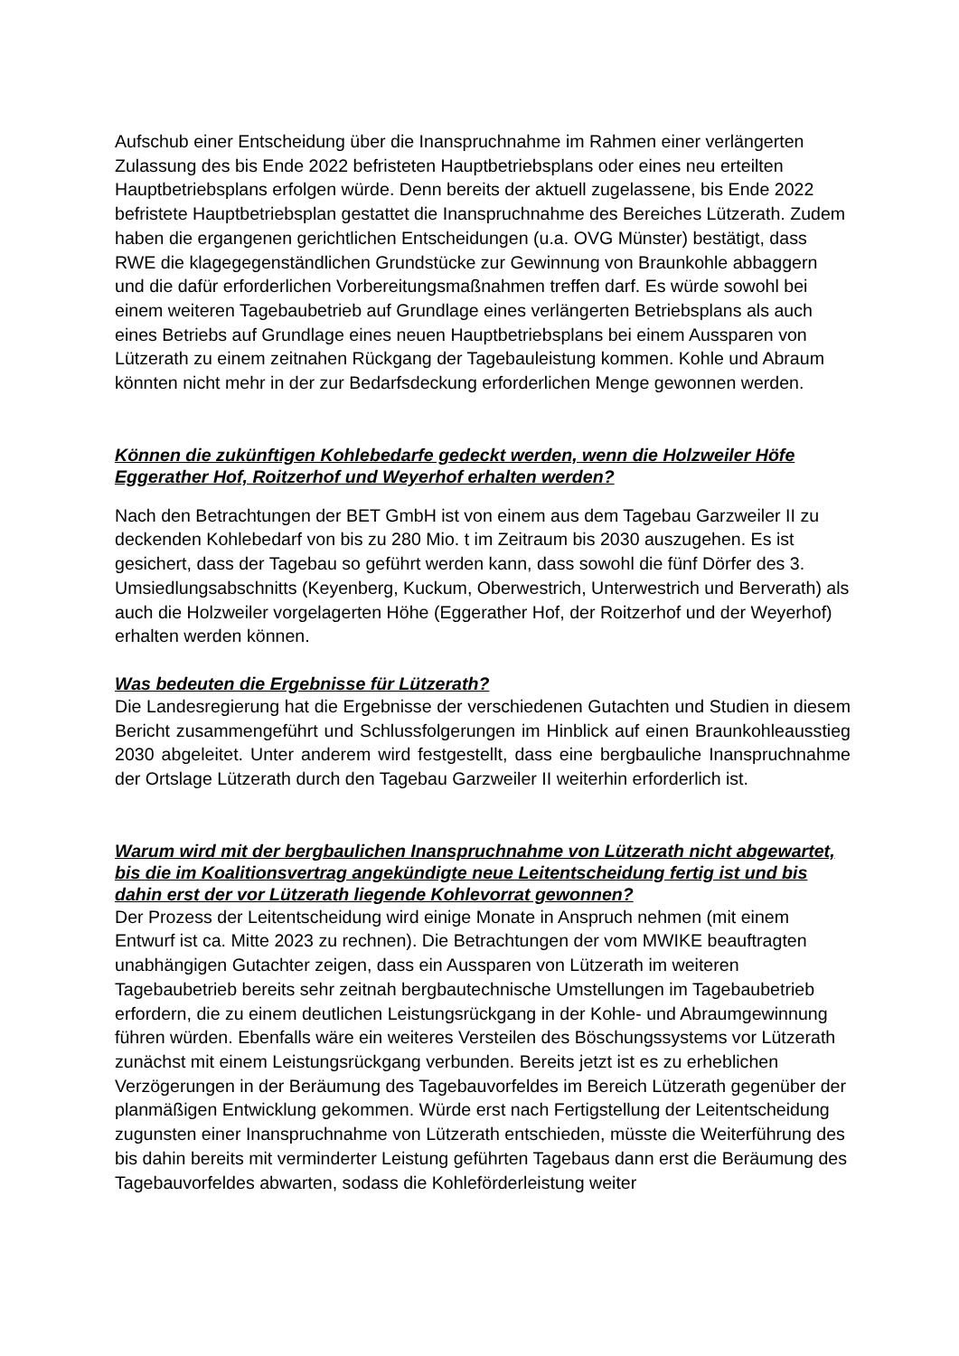Aufschub einer Entscheidung über die Inanspruchnahme im Rahmen einer verlängerten Zulassung des bis Ende 2022 befristeten Hauptbetriebsplans oder eines neu erteilten Hauptbetriebsplans erfolgen würde. Denn bereits der aktuell zugelassene, bis Ende 2022 befristete Hauptbetriebsplan gestattet die Inanspruchnahme des Bereiches Lützerath. Zudem haben die ergangenen gerichtlichen Entscheidungen (u.a. OVG Münster) bestätigt, dass RWE die klagegegenständlichen Grundstücke zur Gewinnung von Braunkohle abbaggern und die dafür erforderlichen Vorbereitungsmaßnahmen treffen darf. Es würde sowohl bei einem weiteren Tagebaubetrieb auf Grundlage eines verlängerten Betriebsplans als auch eines Betriebs auf Grundlage eines neuen Hauptbetriebsplans bei einem Aussparen von Lützerath zu einem zeitnahen Rückgang der Tagebauleistung kommen. Kohle und Abraum könnten nicht mehr in der zur Bedarfsdeckung erforderlichen Menge gewonnen werden.
Können die zukünftigen Kohlebedarfe gedeckt werden, wenn die Holzweiler Höfe Eggerather Hof, Roitzerhof und Weyerhof erhalten werden?
Nach den Betrachtungen der BET GmbH ist von einem aus dem Tagebau Garzweiler II zu deckenden Kohlebedarf von bis zu 280 Mio. t im Zeitraum bis 2030 auszugehen. Es ist gesichert, dass der Tagebau so geführt werden kann, dass sowohl die fünf Dörfer des 3. Umsiedlungsabschnitts (Keyenberg, Kuckum, Oberwestrich, Unterwestrich und Berverath) als auch die Holzweiler vorgelagerten Höhe (Eggerather Hof, der Roitzerhof und der Weyerhof) erhalten werden können.
Was bedeuten die Ergebnisse für Lützerath?
Die Landesregierung hat die Ergebnisse der verschiedenen Gutachten und Studien in diesem Bericht zusammengeführt und Schlussfolgerungen im Hinblick auf einen Braunkohleausstieg 2030 abgeleitet. Unter anderem wird festgestellt, dass eine bergbauliche Inanspruchnahme der Ortslage Lützerath durch den Tagebau Garzweiler II weiterhin erforderlich ist.
Warum wird mit der bergbaulichen Inanspruchnahme von Lützerath nicht abgewartet, bis die im Koalitionsvertrag angekündigte neue Leitentscheidung fertig ist und bis dahin erst der vor Lützerath liegende Kohlevorrat gewonnen?
Der Prozess der Leitentscheidung wird einige Monate in Anspruch nehmen (mit einem Entwurf ist ca. Mitte 2023 zu rechnen). Die Betrachtungen der vom MWIKE beauftragten unabhängigen Gutachter zeigen, dass ein Aussparen von Lützerath im weiteren Tagebaubetrieb bereits sehr zeitnah bergbautechnische Umstellungen im Tagebaubetrieb erfordern, die zu einem deutlichen Leistungsrückgang in der Kohle- und Abraumgewinnung führen würden. Ebenfalls wäre ein weiteres Versteilen des Böschungssystems vor Lützerath zunächst mit einem Leistungsrückgang verbunden. Bereits jetzt ist es zu erheblichen Verzögerungen in der Beräumung des Tagebauvorfeldes im Bereich Lützerath gegenüber der planmäßigen Entwicklung gekommen. Würde erst nach Fertigstellung der Leitentscheidung zugunsten einer Inanspruchnahme von Lützerath entschieden, müsste die Weiterführung des bis dahin bereits mit verminderter Leistung geführten Tagebaus dann erst die Beräumung des Tagebauvorfeldes abwarten, sodass die Kohleförderleistung weiter